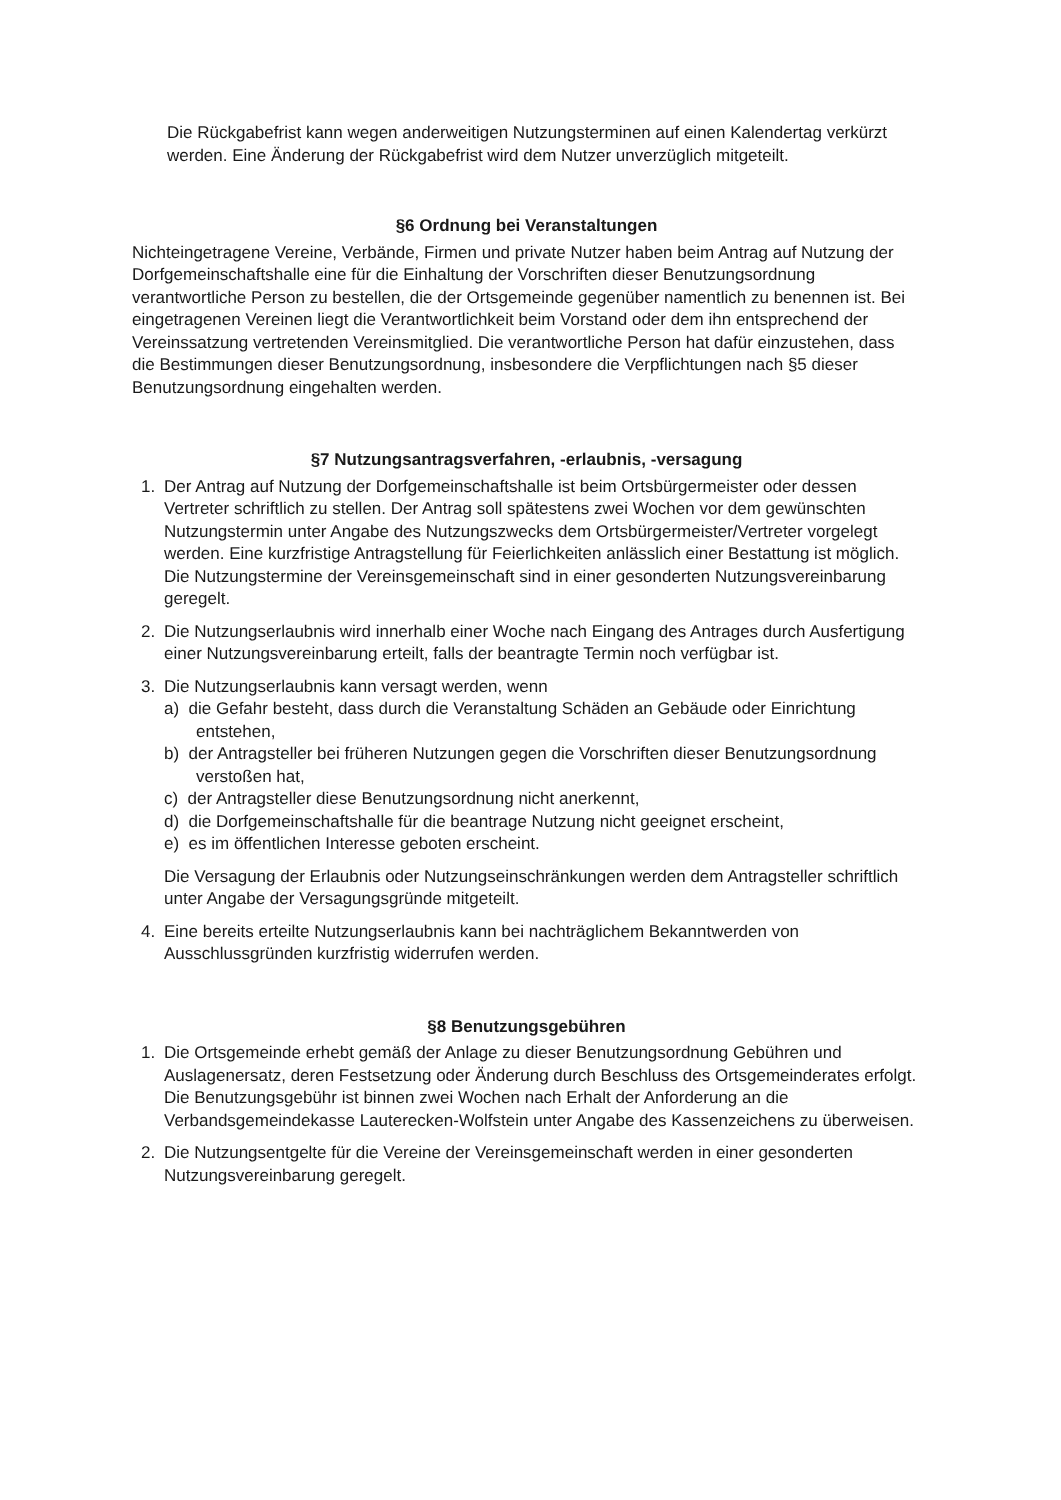Die Rückgabefrist kann wegen anderweitigen Nutzungsterminen auf einen Kalendertag verkürzt werden. Eine Änderung der Rückgabefrist wird dem Nutzer unverzüglich mitgeteilt.
§6 Ordnung bei Veranstaltungen
Nichteingetragene Vereine, Verbände, Firmen und private Nutzer haben beim Antrag auf Nutzung der Dorfgemeinschaftshalle eine für die Einhaltung der Vorschriften dieser Benutzungsordnung verantwortliche Person zu bestellen, die der Ortsgemeinde gegenüber namentlich zu benennen ist. Bei eingetragenen Vereinen liegt die Verantwortlichkeit beim Vorstand oder dem ihn entsprechend der Vereinssatzung vertretenden Vereinsmitglied. Die verantwortliche Person hat dafür einzustehen, dass die Bestimmungen dieser Benutzungsordnung, insbesondere die Verpflichtungen nach §5 dieser Benutzungsordnung eingehalten werden.
§7 Nutzungsantragsverfahren, -erlaubnis, -versagung
1. Der Antrag auf Nutzung der Dorfgemeinschaftshalle ist beim Ortsbürgermeister oder dessen Vertreter schriftlich zu stellen. Der Antrag soll spätestens zwei Wochen vor dem gewünschten Nutzungstermin unter Angabe des Nutzungszwecks dem Ortsbürgermeister/Vertreter vorgelegt werden. Eine kurzfristige Antragstellung für Feierlichkeiten anlässlich einer Bestattung ist möglich.
Die Nutzungstermine der Vereinsgemeinschaft sind in einer gesonderten Nutzungsvereinbarung geregelt.
2. Die Nutzungserlaubnis wird innerhalb einer Woche nach Eingang des Antrages durch Ausfertigung einer Nutzungsvereinbarung erteilt, falls der beantragte Termin noch verfügbar ist.
3. Die Nutzungserlaubnis kann versagt werden, wenn
a) die Gefahr besteht, dass durch die Veranstaltung Schäden an Gebäude oder Einrichtung entstehen,
b) der Antragsteller bei früheren Nutzungen gegen die Vorschriften dieser Benutzungsordnung verstoßen hat,
c) der Antragsteller diese Benutzungsordnung nicht anerkennt,
d) die Dorfgemeinschaftshalle für die beantrage Nutzung nicht geeignet erscheint,
e) es im öffentlichen Interesse geboten erscheint.
Die Versagung der Erlaubnis oder Nutzungseinschränkungen werden dem Antragsteller schriftlich unter Angabe der Versagungsgründe mitgeteilt.
4. Eine bereits erteilte Nutzungserlaubnis kann bei nachträglichem Bekanntwerden von Ausschlussgründen kurzfristig widerrufen werden.
§8 Benutzungsgebühren
1. Die Ortsgemeinde erhebt gemäß der Anlage zu dieser Benutzungsordnung Gebühren und Auslagenersatz, deren Festsetzung oder Änderung durch Beschluss des Ortsgemeinderates erfolgt. Die Benutzungsgebühr ist binnen zwei Wochen nach Erhalt der Anforderung an die Verbandsgemeindekasse Lauterecken-Wolfstein unter Angabe des Kassenzeichens zu überweisen.
2. Die Nutzungsentgelte für die Vereine der Vereinsgemeinschaft werden in einer gesonderten Nutzungsvereinbarung geregelt.